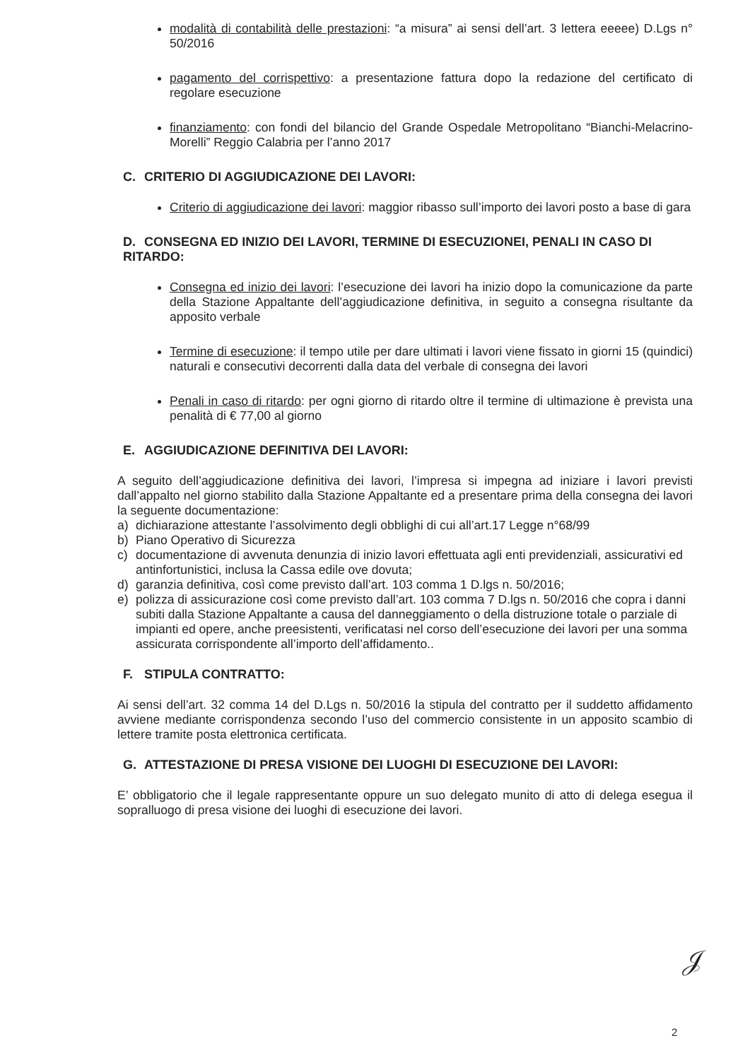modalità di contabilità delle prestazioni: “a misura” ai sensi dell’art. 3 lettera eeeee) D.Lgs n° 50/2016
pagamento del corrispettivo: a presentazione fattura dopo la redazione del certificato di regolare esecuzione
finanziamento: con fondi del bilancio del Grande Ospedale Metropolitano “Bianchi-Melacrino-Morelli” Reggio Calabria per l’anno 2017
C. CRITERIO DI AGGIUDICAZIONE DEI LAVORI:
Criterio di aggiudicazione dei lavori: maggior ribasso sull’importo dei lavori posto a base di gara
D. CONSEGNA ED INIZIO DEI LAVORI, TERMINE DI ESECUZIONEI, PENALI IN CASO DI RITARDO:
Consegna ed inizio dei lavori: l’esecuzione dei lavori ha inizio dopo la comunicazione da parte della Stazione Appaltante dell’aggiudicazione definitiva, in seguito a consegna risultante da apposito verbale
Termine di esecuzione: il tempo utile per dare ultimati i lavori viene fissato in giorni 15 (quindici) naturali e consecutivi decorrenti dalla data del verbale di consegna dei lavori
Penali in caso di ritardo: per ogni giorno di ritardo oltre il termine di ultimazione è prevista una penalità di € 77,00 al giorno
E. AGGIUDICAZIONE DEFINITIVA DEI LAVORI:
A seguito dell’aggiudicazione definitiva dei lavori, l’impresa si impegna ad iniziare i lavori previsti dall’appalto nel giorno stabilito dalla Stazione Appaltante ed a presentare prima della consegna dei lavori la seguente documentazione:
a) dichiarazione attestante l’assolvimento degli obblighi di cui all’art.17 Legge n°68/99
b) Piano Operativo di Sicurezza
c) documentazione di avvenuta denunzia di inizio lavori effettuata agli enti previdenziali, assicurativi ed antinfortunistici, inclusa la Cassa edile ove dovuta;
d) garanzia definitiva, così come previsto dall’art. 103 comma 1 D.lgs n. 50/2016;
e) polizza di assicurazione così come previsto dall’art. 103 comma 7 D.lgs n. 50/2016 che copra i danni subiti dalla Stazione Appaltante a causa del danneggiamento o della distruzione totale o parziale di impianti ed opere, anche preesistenti, verificatasi nel corso dell’esecuzione dei lavori per una somma assicurata corrispondente all’importo dell’affidamento..
F. STIPULA CONTRATTO:
Ai sensi dell’art. 32 comma 14 del D.Lgs n. 50/2016 la stipula del contratto per il suddetto affidamento avviene mediante corrispondenza secondo l’uso del commercio consistente in un apposito scambio di lettere tramite posta elettronica certificata.
G. ATTESTAZIONE DI PRESA VISIONE DEI LUOGHI DI ESECUZIONE DEI LAVORI:
E’ obbligatorio che il legale rappresentante oppure un suo delegato munito di atto di delega esegua il sopralluogo di presa visione dei luoghi di esecuzione dei lavori.
𝒥
2